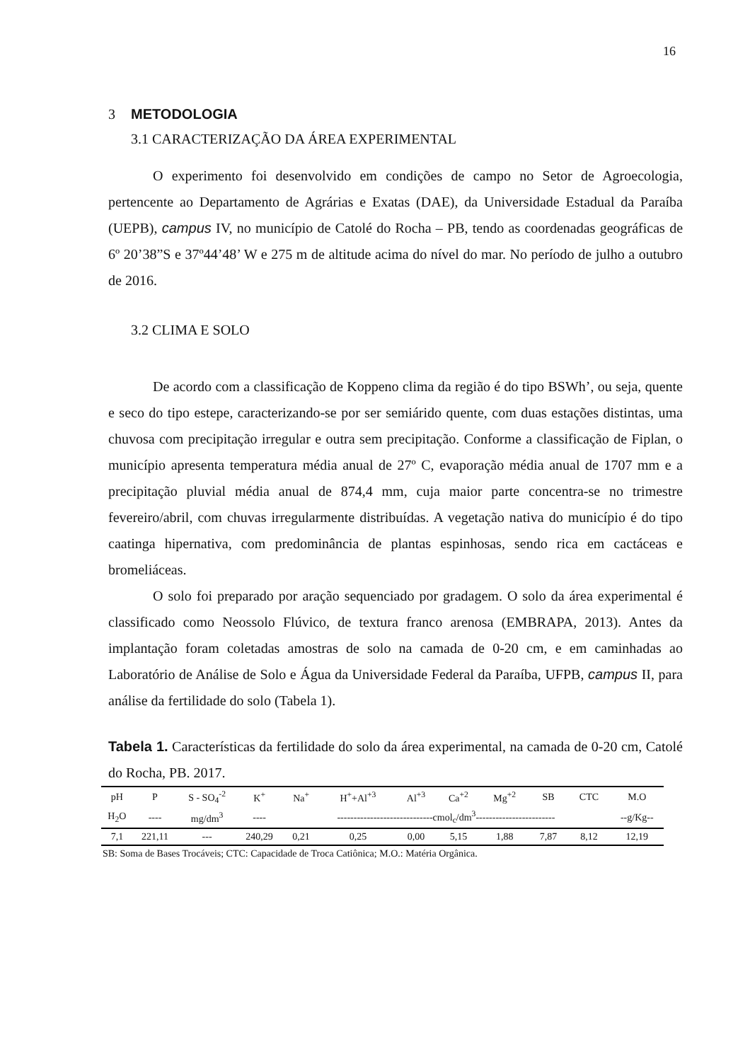16
3 METODOLOGIA
3.1 CARACTERIZAÇÃO DA ÁREA EXPERIMENTAL
O experimento foi desenvolvido em condições de campo no Setor de Agroecologia, pertencente ao Departamento de Agrárias e Exatas (DAE), da Universidade Estadual da Paraíba (UEPB), campus IV, no município de Catolé do Rocha – PB, tendo as coordenadas geográficas de 6º 20’38”S e 37º44’48’ W e 275 m de altitude acima do nível do mar. No período de julho a outubro de 2016.
3.2 CLIMA E SOLO
De acordo com a classificação de Koppeno clima da região é do tipo BSWh’, ou seja, quente e seco do tipo estepe, caracterizando-se por ser semiárido quente, com duas estações distintas, uma chuvosa com precipitação irregular e outra sem precipitação. Conforme a classificação de Fiplan, o município apresenta temperatura média anual de 27º C, evaporação média anual de 1707 mm e a precipitação pluvial média anual de 874,4 mm, cuja maior parte concentra-se no trimestre fevereiro/abril, com chuvas irregularmente distribuídas. A vegetação nativa do município é do tipo caatinga hipernativa, com predominância de plantas espinhosas, sendo rica em cactáceas e bromeliáceas.
O solo foi preparado por aração sequenciado por gradagem. O solo da área experimental é classificado como Neossolo Flúvico, de textura franco arenosa (EMBRAPA, 2013). Antes da implantação foram coletadas amostras de solo na camada de 0-20 cm, e em caminhadas ao Laboratório de Análise de Solo e Água da Universidade Federal da Paraíba, UFPB, campus II, para análise da fertilidade do solo (Tabela 1).
Tabela 1. Características da fertilidade do solo da área experimental, na camada de 0-20 cm, Catolé do Rocha, PB. 2017.
| pH | P | S - SO<sub>4</sub><sup>-2</sup> | K<sup>+</sup> | Na<sup>+</sup> | H<sup>+</sup>+Al<sup>+3</sup> | Al<sup>+3</sup> | Ca<sup>+2</sup> | Mg<sup>+2</sup> | SB | CTC | M.O |
| H<sub>2</sub>O | ---- | mg/dm<sup>3</sup> | ---- | -----------------------------cmol<sub>c</sub>/dm<sup>3</sup>------------------------ | | | | | | | --g/Kg-- |
| 7,1 | 221,11 | --- | 240,29 | 0,21 | 0,25 | 0,00 | 5,15 | 1,88 | 7,87 | 8,12 | 12,19 |
| SB: Soma de Bases Trocáveis; CTC: Capacidade de Troca Catiônica; M.O.: Matéria Orgânica. | | | | | | | | | | | |